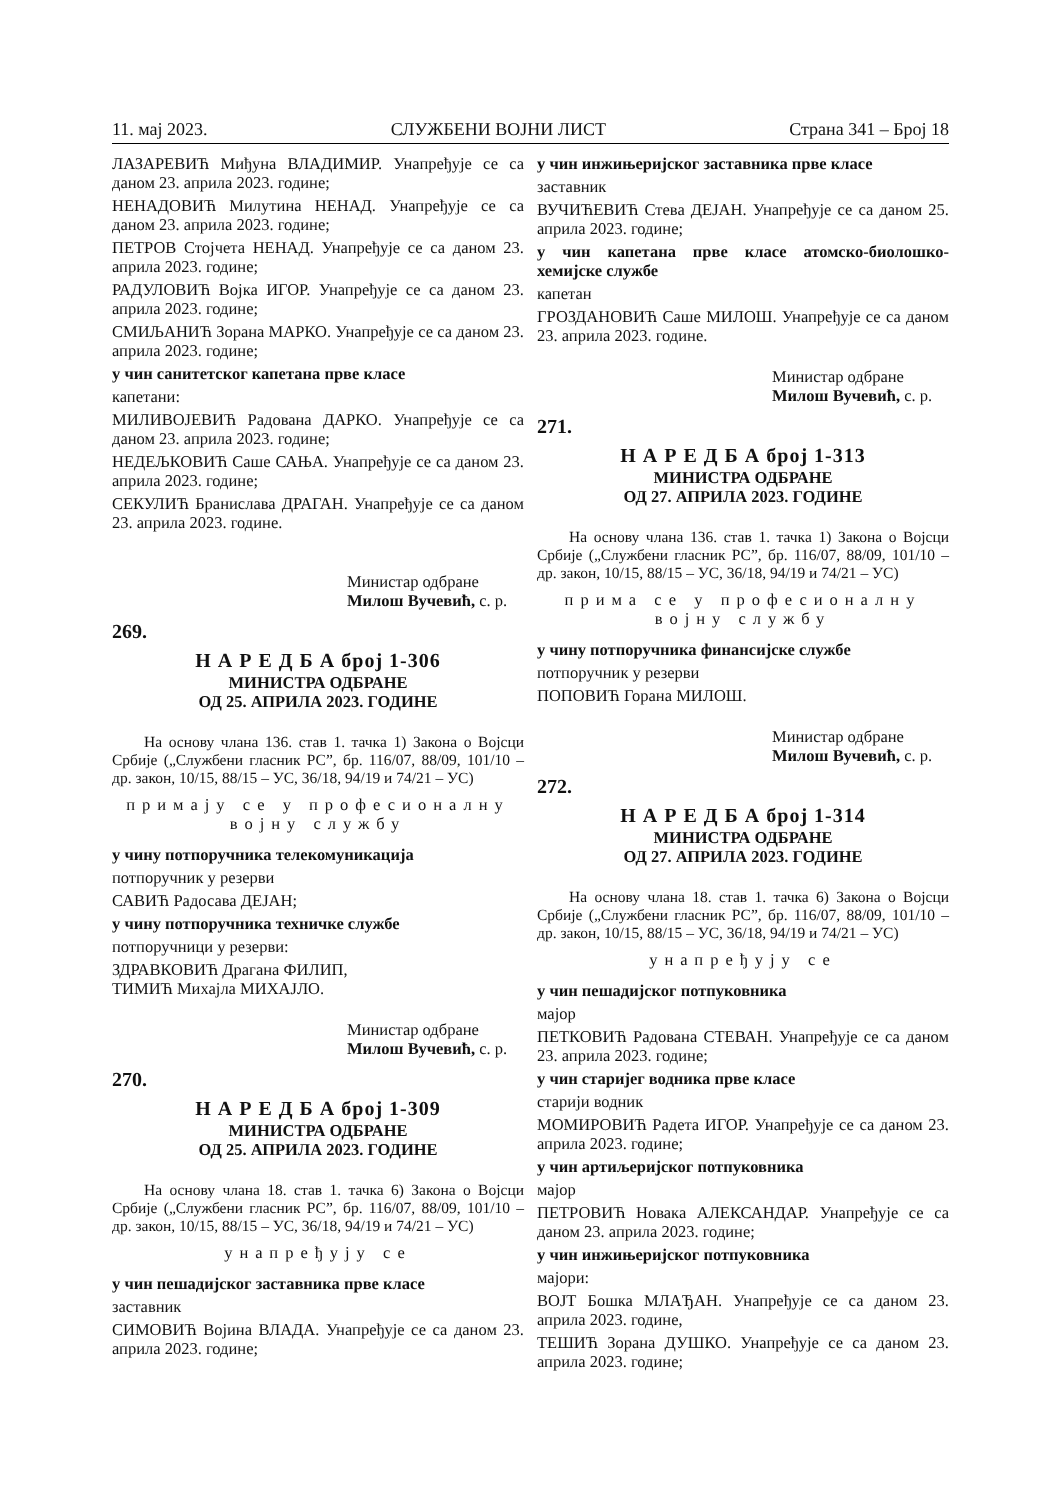11. мај 2023. СЛУЖБЕНИ ВОЈНИ ЛИСТ Страна 341 – Број 18
ЛАЗАРЕВИЋ Миђуна ВЛАДИМИР. Унапређује се са даном 23. априла 2023. године;
НЕНАДОВИЋ Милутина НЕНАД. Унапређује се са даном 23. априла 2023. године;
ПЕТРОВ Стојчета НЕНАД. Унапређује се са даном 23. априла 2023. године;
РАДУЛОВИЋ Војка ИГОР. Унапређује се са даном 23. априла 2023. године;
СМИЉАНИЋ Зорана МАРКО. Унапређује се са даном 23. априла 2023. године;
у чин санитетског капетана прве класе
капетани:
МИЛИВОЈЕВИЋ Радована ДАРКО. Унапређује се са даном 23. априла 2023. године;
НЕДЕЉКОВИЋ Саше САЊА. Унапређује се са даном 23. априла 2023. године;
СЕКУЛИЋ Бранислава ДРАГАН. Унапређује се са даном 23. априла 2023. године.
Министар одбране
Милош Вучевић, с. р.
269.
Н А Р Е Д Б А број 1-306
МИНИСТРА ОДБРАНЕ
ОД 25. АПРИЛА 2023. ГОДИНЕ
На основу члана 136. став 1. тачка 1) Закона о Војсци Србије („Службени гласник РС”, бр. 116/07, 88/09, 101/10 – др. закон, 10/15, 88/15 – УС, 36/18, 94/19 и 74/21 – УС)
примају се у професионалну војну службу
у чину потпоручника телекомуникација
потпоручник у резерви
САВИЋ Радосава ДЕЈАН;
у чину потпоручника техничке службе
потпоручници у резерви:
ЗДРАВКОВИЋ Драгана ФИЛИП,
ТИМИЋ Михајла МИХАЈЛО.
Министар одбране
Милош Вучевић, с. р.
270.
Н А Р Е Д Б А број 1-309
МИНИСТРА ОДБРАНЕ
ОД 25. АПРИЛА 2023. ГОДИНЕ
На основу члана 18. став 1. тачка 6) Закона о Војсци Србије („Службени гласник РС”, бр. 116/07, 88/09, 101/10 – др. закон, 10/15, 88/15 – УС, 36/18, 94/19 и 74/21 – УС)
унапређују се
у чин пешадијског заставника прве класе
заставник
СИМОВИЋ Војина ВЛАДА. Унапређује се са даном 23. априла 2023. године;
у чин инжињеријског заставника прве класе
заставник
ВУЧИЋЕВИЋ Стева ДЕЈАН. Унапређује се са даном 25. априла 2023. године;
у чин капетана прве класе атомско-биолошко-хемијске службе
капетан
ГРОЗДАНОВИЋ Саше МИЛОШ. Унапређује се са даном 23. априла 2023. године.
Министар одбране
Милош Вучевић, с. р.
271.
Н А Р Е Д Б А број 1-313
МИНИСТРА ОДБРАНЕ
ОД 27. АПРИЛА 2023. ГОДИНЕ
На основу члана 136. став 1. тачка 1) Закона о Војсци Србије („Службени гласник РС”, бр. 116/07, 88/09, 101/10 – др. закон, 10/15, 88/15 – УС, 36/18, 94/19 и 74/21 – УС)
прима се у професионалну војну службу
у чину потпоручника финансијске службе
потпоручник у резерви
ПОПОВИЋ Горана МИЛОШ.
Министар одбране
Милош Вучевић, с. р.
272.
Н А Р Е Д Б А број 1-314
МИНИСТРА ОДБРАНЕ
ОД 27. АПРИЛА 2023. ГОДИНЕ
На основу члана 18. став 1. тачка 6) Закона о Војсци Србије („Службени гласник РС”, бр. 116/07, 88/09, 101/10 – др. закон, 10/15, 88/15 – УС, 36/18, 94/19 и 74/21 – УС)
унапређују се
у чин пешадијског потпуковника
мајор
ПЕТКОВИЋ Радована СТЕВАН. Унапређује се са даном 23. априла 2023. године;
у чин старијег водника прве класе
старији водник
МОМИРОВИЋ Радета ИГОР. Унапређује се са даном 23. априла 2023. године;
у чин артиљеријског потпуковника
мајор
ПЕТРОВИЋ Новака АЛЕКСАНДАР. Унапређује се са даном 23. априла 2023. године;
у чин инжињеријског потпуковника
мајори:
ВОЈТ Бошка МЛАЂАН. Унапређује се са даном 23. априла 2023. године,
ТЕШИЋ Зорана ДУШКО. Унапређује се са даном 23. априла 2023. године;